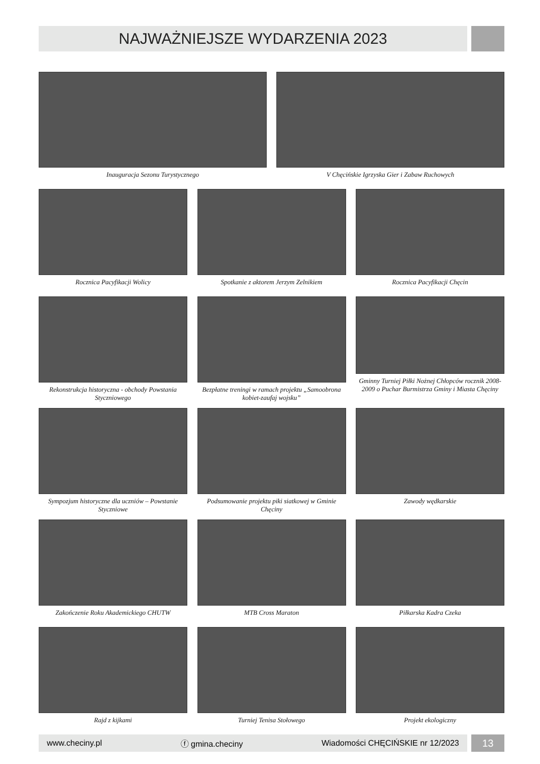NAJWAŻNIEJSZE WYDARZENIA 2023
Inauguracja Sezonu Turystycznego V Chęcińskie Igrzyska Gier i Zabaw Ruchowych
Rocznica Pacyfikacji Wolicy Spotkanie z aktorem Jerzym Zelnikiem Rocznica Pacyfikacji Chęcin
Rekonstrukcja historyczna - obchody Powstania Styczniowego
Bezpłatne treningi w ramach projektu „Samoobrona kobiet-zaufaj wojsku”
Gminny Turniej Piłki Nożnej Chłopców rocznik 2008-2009 o Puchar Burmistrza Gminy i Miasta Chęciny
Sympozjum historyczne dla uczniów – Powstanie Styczniowe
Podsumowanie projektu piki siatkowej w Gminie Chęciny
Zawody wędkarskie
Zakończenie Roku Akademickiego CHUTW MTB Cross Maraton Piłkarska Kadra Czeka
Rajd z kijkami Turniej Tenisa Stołowego Projekt ekologiczny
www.checiny.pl ⓕ gmina.checiny Wiadomości CHĘCIŃSKIE nr 12/2023 13